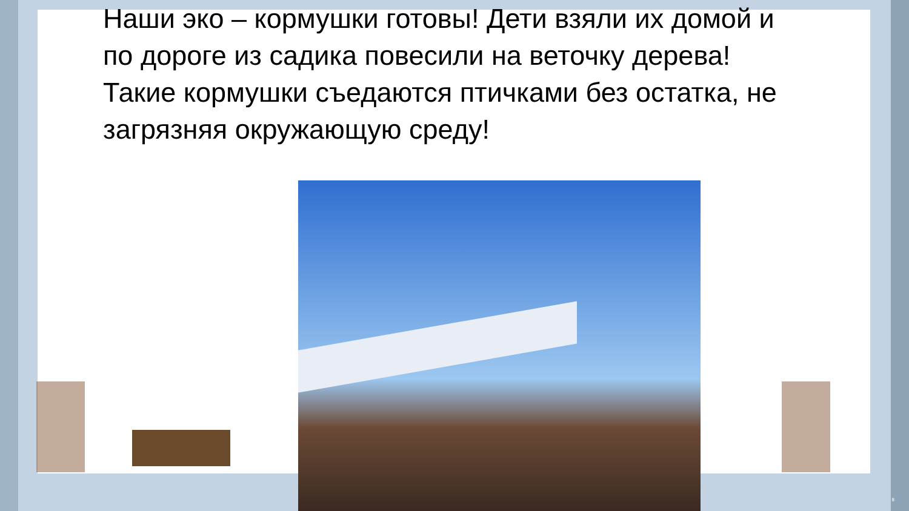Наши эко – кормушки готовы! Дети взяли их домой и по дороге из садика повесили на веточку дерева!
Такие кормушки съедаются птичками без остатка, не загрязняя окружающую среду!
8